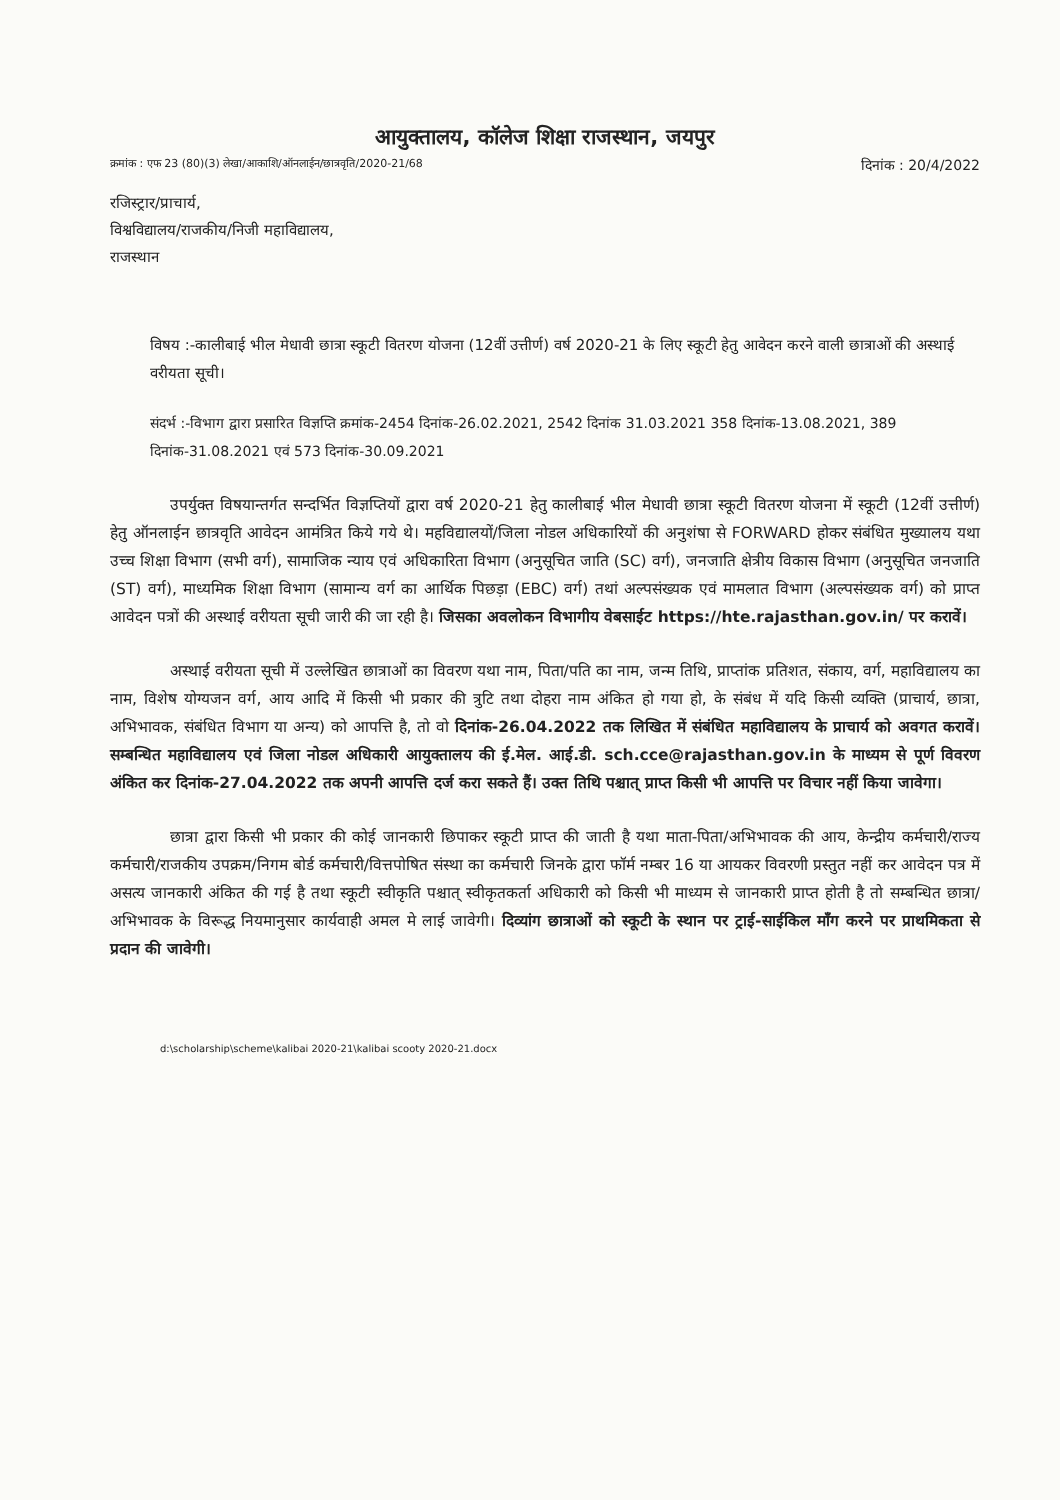आयुक्तालय, कॉलेज शिक्षा राजस्थान, जयपुर
क्रमांक : एफ 23 (80)(3) लेखा/आकाशि/ऑनलाईन/छात्रवृति/2020-21/68 दिनांक : 20/4/2022
रजिस्ट्रार/प्राचार्य,
विश्वविद्यालय/राजकीय/निजी महाविद्यालय,
राजस्थान
विषय :-कालीबाई भील मेधावी छात्रा स्कूटी वितरण योजना (12वीं उत्तीर्ण) वर्ष 2020-21 के लिए स्कूटी हेतु आवेदन करने वाली छात्राओं की अस्थाई वरीयता सूची।
संदर्भ :-विभाग द्वारा प्रसारित विज्ञप्ति क्रमांक-2454 दिनांक-26.02.2021, 2542 दिनांक 31.03.2021 358 दिनांक-13.08.2021, 389 दिनांक-31.08.2021 एवं 573 दिनांक-30.09.2021
उपर्युक्त विषयान्तर्गत सन्दर्भित विज्ञप्तियों द्वारा वर्ष 2020-21 हेतु कालीबाई भील मेधावी छात्रा स्कूटी वितरण योजना में स्कूटी (12वीं उत्तीर्ण) हेतु ऑनलाईन छात्रवृति आवेदन आमंत्रित किये गये थे। महविद्यालयों/जिला नोडल अधिकारियों की अनुशंषा से FORWARD होकर संबंधित मुख्यालय यथा उच्च शिक्षा विभाग (सभी वर्ग), सामाजिक न्याय एवं अधिकारिता विभाग (अनुसूचित जाति (SC) वर्ग), जनजाति क्षेत्रीय विकास विभाग (अनुसूचित जनजाति (ST) वर्ग), माध्यमिक शिक्षा विभाग (सामान्य वर्ग का आर्थिक पिछड़ा (EBC) वर्ग) तथां अल्पसंख्यक एवं मामलात विभाग (अल्पसंख्यक वर्ग) को प्राप्त आवेदन पत्रों की अस्थाई वरीयता सूची जारी की जा रही है। जिसका अवलोकन विभागीय वेबसाईट https://hte.rajasthan.gov.in/ पर करावें।
अस्थाई वरीयता सूची में उल्लेखित छात्राओं का विवरण यथा नाम, पिता/पति का नाम, जन्म तिथि, प्राप्तांक प्रतिशत, संकाय, वर्ग, महाविद्यालय का नाम, विशेष योग्यजन वर्ग, आय आदि में किसी भी प्रकार की त्रुटि तथा दोहरा नाम अंकित हो गया हो, के संबंध में यदि किसी व्यक्ति (प्राचार्य, छात्रा, अभिभावक, संबंधित विभाग या अन्य) को आपत्ति है, तो वो दिनांक-26.04.2022 तक लिखित में संबंधित महाविद्यालय के प्राचार्य को अवगत करावें। सम्बन्धित महाविद्यालय एवं जिला नोडल अधिकारी आयुक्तालय की ई.मेल. आई.डी. sch.cce@rajasthan.gov.in के माध्यम से पूर्ण विवरण अंकित कर दिनांक-27.04.2022 तक अपनी आपत्ति दर्ज करा सकते हैं। उक्त तिथि पश्चात् प्राप्त किसी भी आपत्ति पर विचार नहीं किया जावेगा।
छात्रा द्वारा किसी भी प्रकार की कोई जानकारी छिपाकर स्कूटी प्राप्त की जाती है यथा माता-पिता/अभिभावक की आय, केन्द्रीय कर्मचारी/राज्य कर्मचारी/राजकीय उपक्रम/निगम बोर्ड कर्मचारी/वित्तपोषित संस्था का कर्मचारी जिनके द्वारा फॉर्म नम्बर 16 या आयकर विवरणी प्रस्तुत नहीं कर आवेदन पत्र में असत्य जानकारी अंकित की गई है तथा स्कूटी स्वीकृति पश्चात् स्वीकृतकर्ता अधिकारी को किसी भी माध्यम से जानकारी प्राप्त होती है तो सम्बन्धित छात्रा/अभिभावक के विरूद्ध नियमानुसार कार्यवाही अमल मे लाई जावेगी। दिव्यांग छात्राओं को स्कूटी के स्थान पर ट्राई-साईकिल माँग करने पर प्राथमिकता से प्रदान की जावेगी।
d:\scholarship\scheme\kalibai 2020-21\kalibai scooty 2020-21.docx